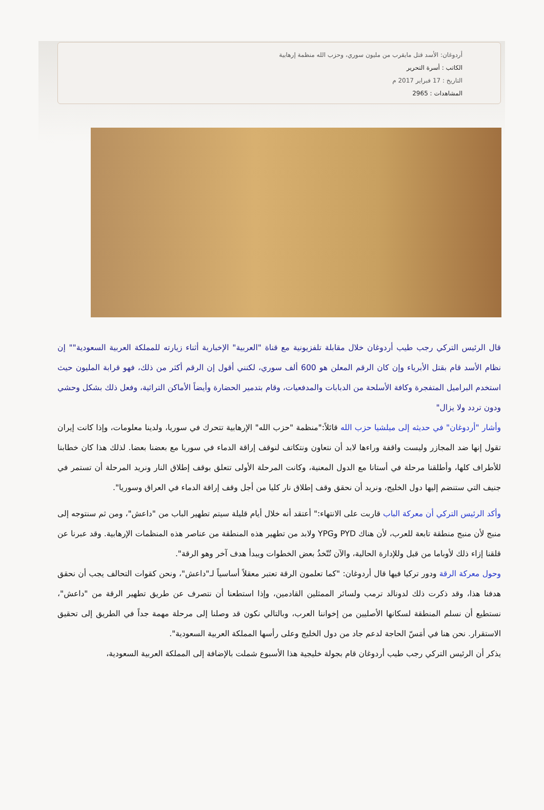أردوغان: الأسد قتل مايقرب من مليون سوري، وحزب الله منظمة إرهابية
الكاتب : أسرة التحرير
التاريخ : 17 فبراير 2017 م
المشاهدات : 2965
قال الرئيس التركي رجب طيب أردوغان خلال مقابلة تلفزيونية مع قناة "العربية" الإخبارية أثناء زيارته للمملكة العربية السعودية"" إن نظام الأسد قام بقتل الأبرياء وإن كان الرقم المعلن هو 600 ألف سوري، لكنني أقول إن الرقم أكثر من ذلك، فهو قرابة المليون حيث استخدم البراميل المتفجرة وكافة الأسلحة من الدبابات والمدفعيات، وقام بتدمير الحضارة وأيضاً الأماكن التراثية، وفعل ذلك بشكل وحشي ودون تردد ولا يزال"
وأشار "أردوغان" في حديثه إلى ميلشيا حزب الله قائلاً:"منظمة "حزب الله" الإرهابية تتحرك في سوريا، ولدينا معلومات، وإذا كانت إيران تقول إنها ضد المجازر وليست واقفة وراءها لابد أن نتعاون ونتكاتف لنوقف إراقة الدماء في سوريا مع بعضنا بعضا. لذلك هذا كان خطابنا للأطراف كلها، وأطلقنا مرحلة في أستانا مع الدول المعنية، وكانت المرحلة الأولى تتعلق بوقف إطلاق النار ونريد المرحلة أن تستمر في جنيف التي ستنضم إليها دول الخليج، ونريد أن نحقق وقف إطلاق نار كليا من أجل وقف إراقة الدماء في العراق وسوريا".
وأكد الرئيس التركي أن معركة الباب قاربت على الانتهاء:" أعتقد أنه خلال أيام قليلة سيتم تطهير الباب من "داعش"، ومن ثم سنتوجه إلى منبج لأن منبج منطقة تابعة للعرب، لأن هناك PYD وYPG ولابد من تطهير هذه المنطقة من عناصر هذه المنظمات الإرهابية. وقد عبرنا عن قلقنا إزاء ذلك لأوباما من قبل وللإدارة الحالية، والآن تُتّخذُ بعض الخطوات ويبدأ هدف آخر وهو الرقة".
وحول معركة الرقة ودور تركيا فيها قال أردوغان: "كما تعلمون الرقة تعتبر معقلاً أساسياً لـ"داعش"، ونحن كقوات التحالف يجب أن نحقق هدفنا هذا، وقد ذكرت ذلك لدونالد ترمب ولسائر الممثلين القادمين، وإذا استطعنا أن نتصرف عن طريق تطهير الرقة من "داعش"، نستطيع أن نسلم المنطقة لسكانها الأصليين من إخواننا العرب، وبالتالي نكون قد وصلنا إلى مرحلة مهمة جداً في الطريق إلى تحقيق الاستقرار. نحن هنا في أمَسّ الحاجة لدعم جاد من دول الخليج وعلى رأسها المملكة العربية السعودية".
يذكر أن الرئيس التركي رجب طيب أردوغان قام بجولة خليجية هذا الأسبوع شملت بالإضافة إلى المملكة العربية السعودية،